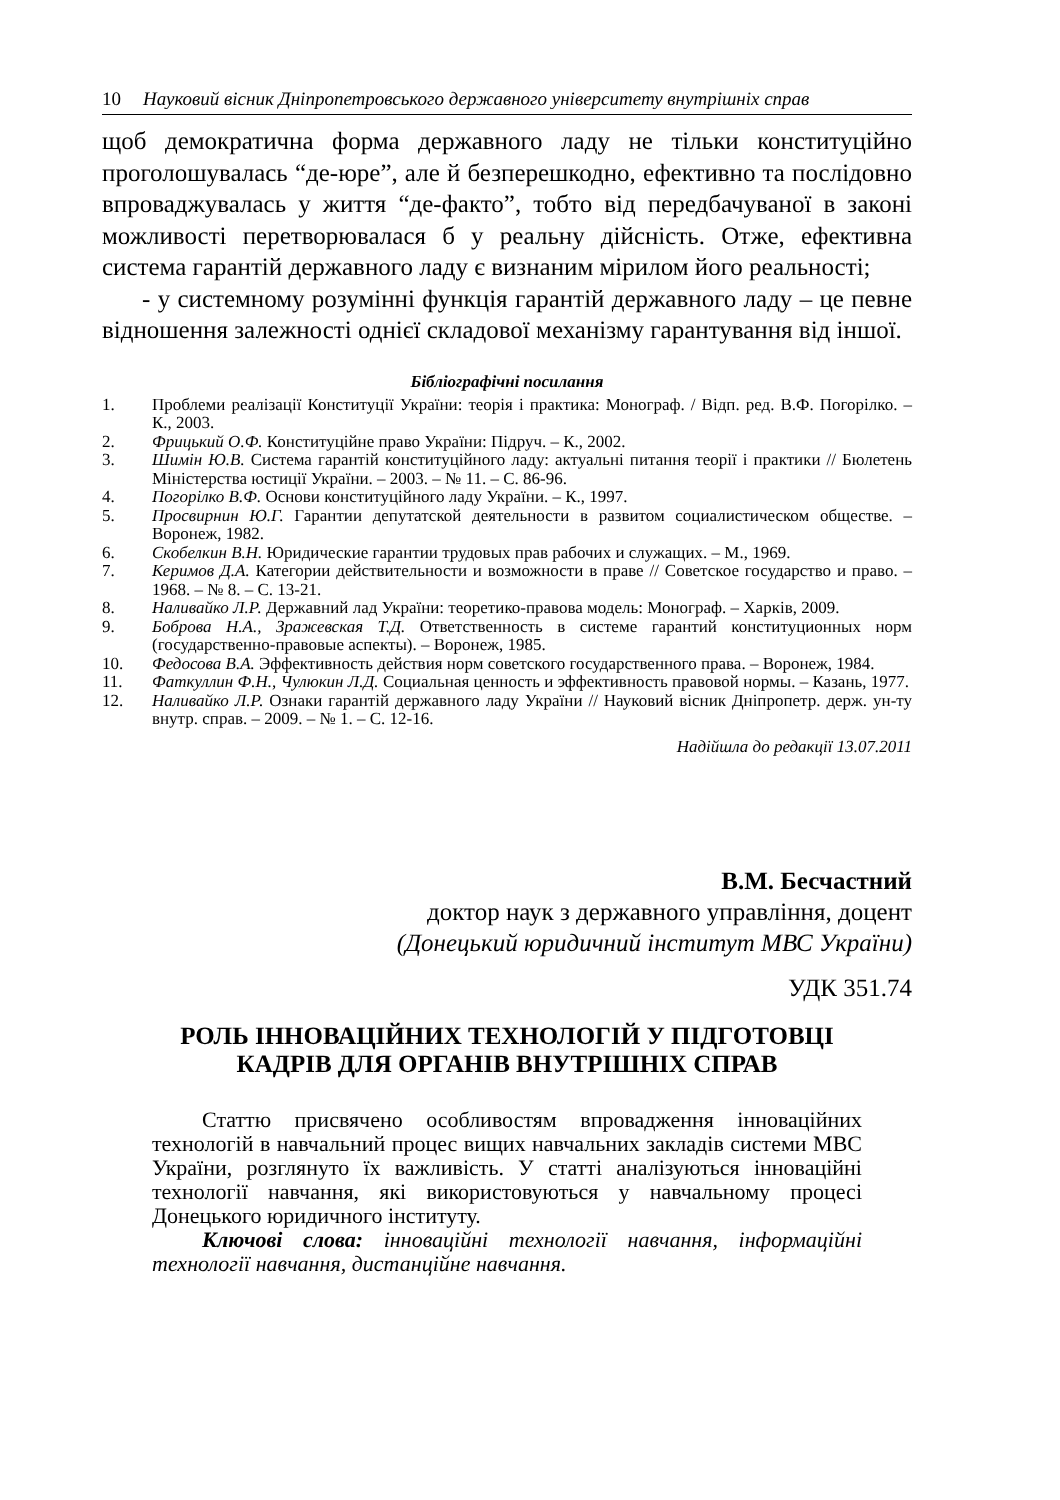10 Науковий вісник Дніпропетровського державного університету внутрішніх справ
щоб демократична форма державного ладу не тільки конституційно проголошувалась “де-юре”, але й безперешкодно, ефективно та послідовно впроваджувалась у життя “де-факто”, тобто від передбачуваної в законі можливості перетворювалася б у реальну дійсність. Отже, ефективна система гарантій державного ладу є визнаним мірилом його реальності;
- у системному розумінні функція гарантій державного ладу – це певне відношення залежності однієї складової механізму гарантування від іншої.
Бібліографічні посилання
1. Проблеми реалізації Конституції України: теорія і практика: Монограф. / Відп. ред. В.Ф. Погорілко. – К., 2003.
2. Фрицький О.Ф. Конституційне право України: Підруч. – К., 2002.
3. Шимін Ю.В. Система гарантій конституційного ладу: актуальні питання теорії і практики // Бюлетень Міністерства юстиції України. – 2003. – № 11. – С. 86-96.
4. Погорілко В.Ф. Основи конституційного ладу України. – К., 1997.
5. Просвирнин Ю.Г. Гарантии депутатской деятельности в развитом социалистическом обществе. – Воронеж, 1982.
6. Скобелкин В.Н. Юридические гарантии трудовых прав рабочих и служащих. – М., 1969.
7. Керимов Д.А. Категории действительности и возможности в праве // Советское государство и право. – 1968. – № 8. – С. 13-21.
8. Наливайко Л.Р. Державний лад України: теоретико-правова модель: Монограф. – Харків, 2009.
9. Боброва Н.А., Зражевская Т.Д. Ответственность в системе гарантий конституционных норм (государственно-правовые аспекты). – Воронеж, 1985.
10. Федосова В.А. Эффективность действия норм советского государственного права. – Воронеж, 1984.
11. Фаткуллин Ф.Н., Чулюкин Л.Д. Социальная ценность и эффективность правовой нормы. – Казань, 1977.
12. Наливайко Л.Р. Ознаки гарантій державного ладу України // Науковий вісник Дніпропетр. держ. ун-ту внутр. справ. – 2009. – № 1. – С. 12-16.
Надійшла до редакції 13.07.2011
В.М. Бесчастний
доктор наук з державного управління, доцент
(Донецький юридичний інститут МВС України)
УДК 351.74
РОЛЬ ІННОВАЦІЙНИХ ТЕХНОЛОГІЙ У ПІДГОТОВЦІ
КАДРІВ ДЛЯ ОРГАНІВ ВНУТРІШНІХ СПРАВ
Статтю присвячено особливостям впровадження інноваційних технологій в навчальний процес вищих навчальних закладів системи МВС України, розглянуто їх важливість. У статті аналізуються інноваційні технології навчання, які використовуються у навчальному процесі Донецького юридичного інституту.
Ключові слова: інноваційні технології навчання, інформаційні технології навчання, дистанційне навчання.